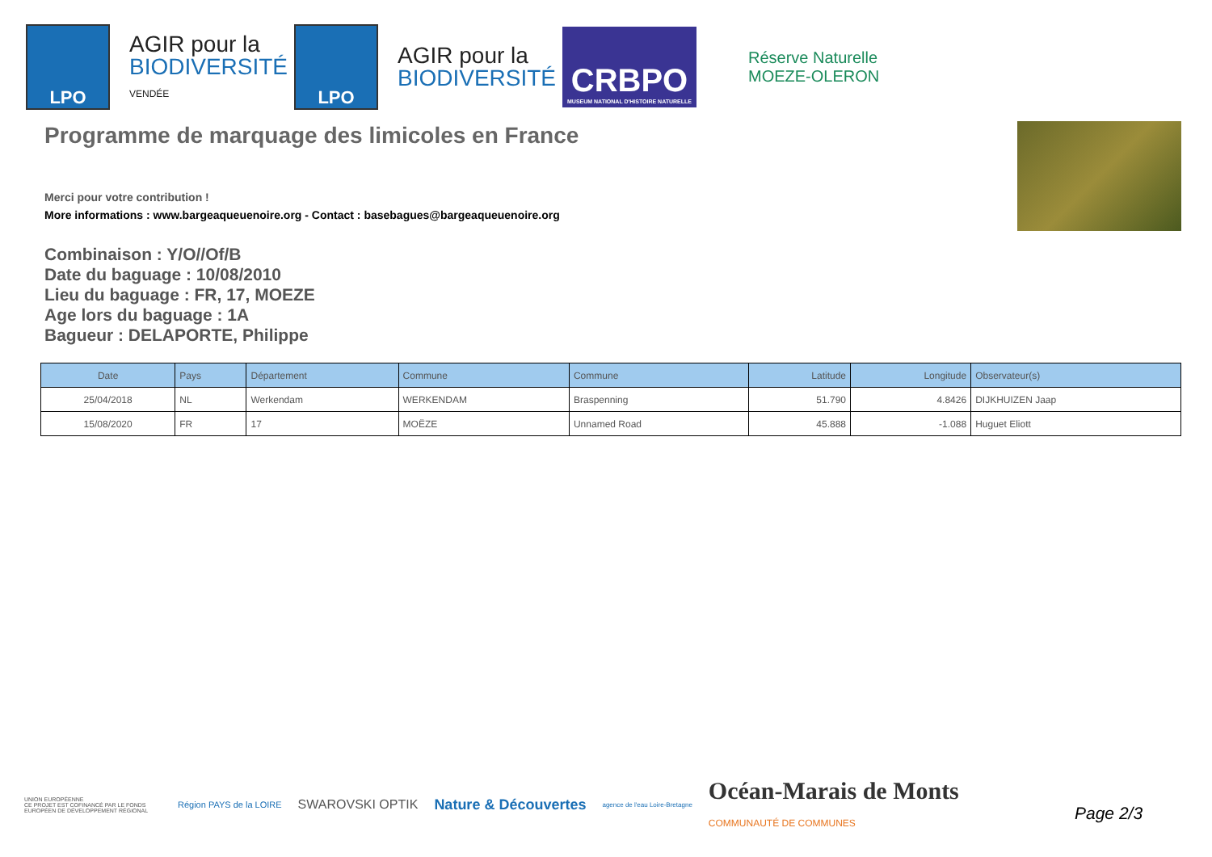LPO
AGIR pour la
BIODIVERSITÉ
VENDÉE
LPO
AGIR pour la
BIODIVERSITÉ
CRBPO
MUSEUM NATIONAL D'HISTOIRE NATURELLE
Réserve Naturelle
MOEZE-OLERON
Programme de marquage des limicoles en France
Merci pour votre contribution !
More informations : www.bargeaqueuenoire.org - Contact : basebagues@bargeaqueuenoire.org
Combinaison : Y/O//Of/B
Date du baguage : 10/08/2010
Lieu du baguage : FR, 17, MOEZE
Age lors du baguage : 1A
Bagueur : DELAPORTE, Philippe
| Date | Pays | Département | Commune | Commune | Latitude | Longitude | Observateur(s) |
| --- | --- | --- | --- | --- | --- | --- | --- |
| 25/04/2018 | NL | Werkendam | WERKENDAM | Braspenning | 51.790 | 4.8426 | DIJKHUIZEN Jaap |
| 15/08/2020 | FR | 17 | MOËZE | Unnamed Road | 45.888 | -1.088 | Huguet Eliott |
UNION EUROPÉENNE
CE PROJET EST COFINANCÉ PAR LE FONDS EUROPÉEN DE DÉVELOPPEMENT RÉGIONAL
Région PAYS de la LOIRE
SWAROVSKI OPTIK Nature & Découvertes
agence de l'eau Loire-Bretagne
Océan-Marais de Monts
COMMUNAUTÉ DE COMMUNES
Page 2/3